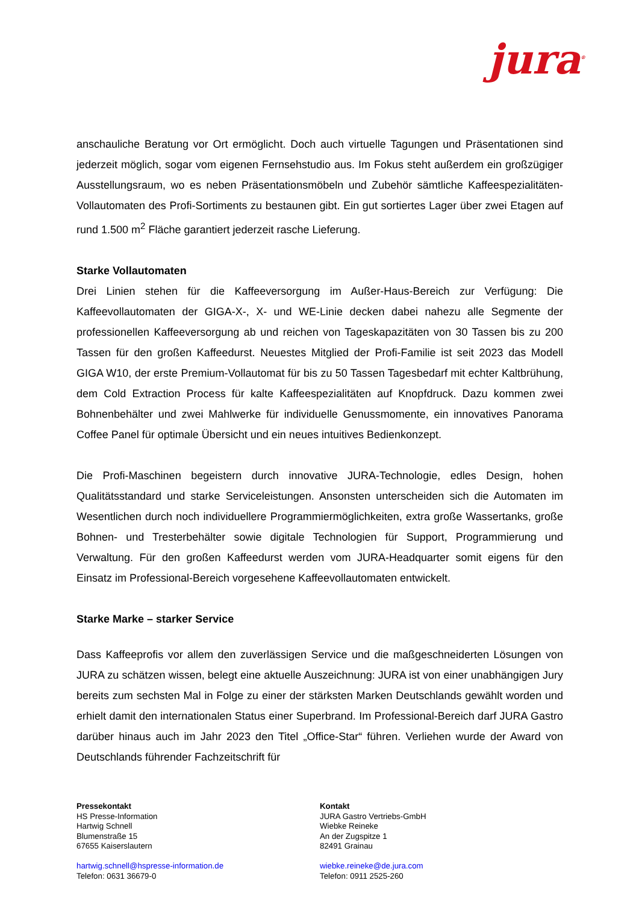jura<sup>®</sup>
anschauliche Beratung vor Ort ermöglicht. Doch auch virtuelle Tagungen und Präsentationen sind jederzeit möglich, sogar vom eigenen Fernsehstudio aus. Im Fokus steht außerdem ein großzügiger Ausstellungsraum, wo es neben Präsentationsmöbeln und Zubehör sämtliche Kaffeespezialitäten-Vollautomaten des Profi-Sortiments zu bestaunen gibt. Ein gut sortiertes Lager über zwei Etagen auf rund 1.500 m<sup>2</sup> Fläche garantiert jederzeit rasche Lieferung.
Starke Vollautomaten
Drei Linien stehen für die Kaffeeversorgung im Außer-Haus-Bereich zur Verfügung: Die Kaffeevollautomaten der GIGA-X-, X- und WE-Linie decken dabei nahezu alle Segmente der professionellen Kaffeeversorgung ab und reichen von Tageskapazitäten von 30 Tassen bis zu 200 Tassen für den großen Kaffeedurst. Neuestes Mitglied der Profi-Familie ist seit 2023 das Modell GIGA W10, der erste Premium-Vollautomat für bis zu 50 Tassen Tagesbedarf mit echter Kaltbrühung, dem Cold Extraction Process für kalte Kaffeespezialitäten auf Knopfdruck. Dazu kommen zwei Bohnenbehälter und zwei Mahlwerke für individuelle Genussmomente, ein innovatives Panorama Coffee Panel für optimale Übersicht und ein neues intuitives Bedienkonzept.
Die Profi-Maschinen begeistern durch innovative JURA-Technologie, edles Design, hohen Qualitätsstandard und starke Serviceleistungen. Ansonsten unterscheiden sich die Automaten im Wesentlichen durch noch individuellere Programmiermöglichkeiten, extra große Wassertanks, große Bohnen- und Tresterbehälter sowie digitale Technologien für Support, Programmierung und Verwaltung. Für den großen Kaffeedurst werden vom JURA-Headquarter somit eigens für den Einsatz im Professional-Bereich vorgesehene Kaffeevollautomaten entwickelt.
Starke Marke – starker Service
Dass Kaffeeprofis vor allem den zuverlässigen Service und die maßgeschneiderten Lösungen von JURA zu schätzen wissen, belegt eine aktuelle Auszeichnung: JURA ist von einer unabhängigen Jury bereits zum sechsten Mal in Folge zu einer der stärksten Marken Deutschlands gewählt worden und erhielt damit den internationalen Status einer Superbrand. Im Professional-Bereich darf JURA Gastro darüber hinaus auch im Jahr 2023 den Titel „Office-Star“ führen. Verliehen wurde der Award von Deutschlands führender Fachzeitschrift für
Pressekontakt
HS Presse-Information
Hartwig Schnell
Blumenstraße 15
67655 Kaiserslautern
hartwig.schnell@hspresse-information.de
Telefon: 0631 36679-0
Kontakt
JURA Gastro Vertriebs-GmbH
Wiebke Reineke
An der Zugspitze 1
82491 Grainau
wiebke.reineke@de.jura.com
Telefon: 0911 2525-260